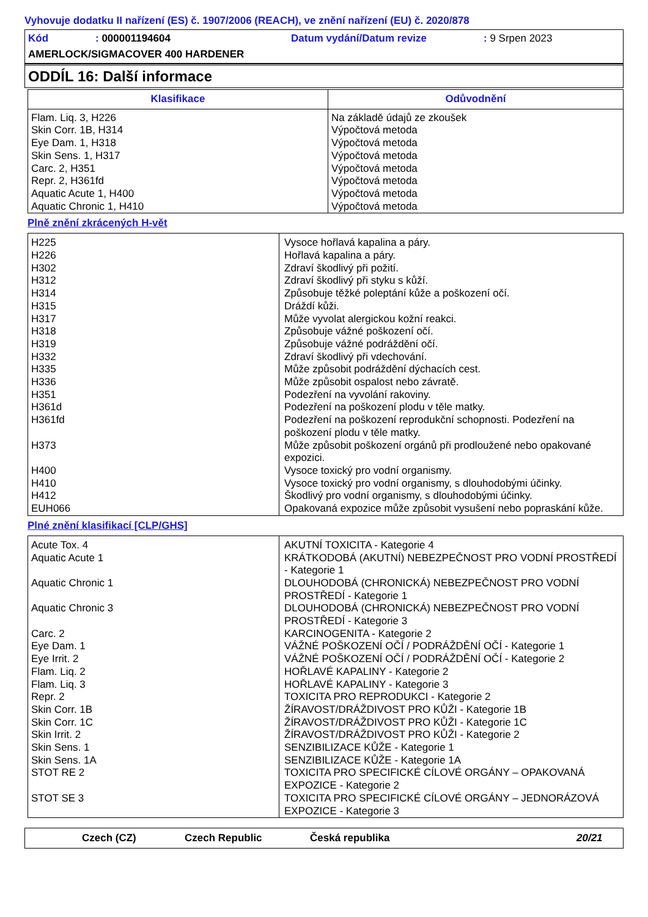Vyhovuje dodatku II nařízení (ES) č. 1907/2006 (REACH), ve znění nařízení (EU) č. 2020/878
Kód: 000001194604 Datum vydání/Datum revize: 9 Srpen 2023
AMERLOCK/SIGMACOVER 400 HARDENER
ODDÍL 16: Další informace
| Klasifikace | Odůvodnění |
| --- | --- |
| Flam. Liq. 3, H226 Skin Corr. 1B, H314 Eye Dam. 1, H318 Skin Sens. 1, H317 Carc. 2, H351 Repr. 2, H361fd Aquatic Acute 1, H400 Aquatic Chronic 1, H410 | Na základě údajů ze zkoušek Výpočtová metoda Výpočtová metoda Výpočtová metoda Výpočtová metoda Výpočtová metoda Výpočtová metoda Výpočtová metoda |
Plně znění zkrácených H-vět
| H225 | Vysoce hořlavá kapalina a páry. |
| H226 | Hořlavá kapalina a páry. |
| H302 | Zdraví škodlivý při požití. |
| H312 | Zdraví škodlivý při styku s kůží. |
| H314 | Způsobuje těžké poleptání kůže a poškození očí. |
| H315 | Dráždí kůži. |
| H317 | Může vyvolat alergickou kožní reakci. |
| H318 | Způsobuje vážné poškození očí. |
| H319 | Způsobuje vážné podráždění očí. |
| H332 | Zdraví škodlivý při vdechování. |
| H335 | Může způsobit podráždění dýchacích cest. |
| H336 | Může způsobit ospalost nebo závratě. |
| H351 | Podezření na vyvolání rakoviny. |
| H361d | Podezření na poškození plodu v těle matky. |
| H361fd | Podezření na poškození reprodukční schopnosti. Podezření na poškození plodu v těle matky. |
| H373 | Může způsobit poškození orgánů při prodloužené nebo opakované expozici. |
| H400 | Vysoce toxický pro vodní organismy. |
| H410 | Vysoce toxický pro vodní organismy, s dlouhodobými účinky. |
| H412 | Škodlivý pro vodní organismy, s dlouhodobými účinky. |
| EUH066 | Opakovaná expozice může způsobit vysušení nebo popraskání kůže. |
Plné znění klasifikací [CLP/GHS]
| Acute Tox. 4 | AKUTNÍ TOXICITA - Kategorie 4 |
| Aquatic Acute 1 | KRÁTKODOBÁ (AKUTNÍ) NEBEZPEČNOST PRO VODNÍ PROSTŘEDÍ - Kategorie 1 |
| Aquatic Chronic 1 | DLOUHODOBÁ (CHRONICKÁ) NEBEZPEČNOST PRO VODNÍ PROSTŘEDÍ - Kategorie 1 |
| Aquatic Chronic 3 | DLOUHODOBÁ (CHRONICKÁ) NEBEZPEČNOST PRO VODNÍ PROSTŘEDÍ - Kategorie 3 |
| Carc. 2 | KARCINOGENITA - Kategorie 2 |
| Eye Dam. 1 | VÁŽNÉ POŠKOZENÍ OČÍ / PODRÁŽDĚNÍ OČÍ - Kategorie 1 |
| Eye Irrit. 2 | VÁŽNÉ POŠKOZENÍ OČÍ / PODRÁŽDĚNÍ OČÍ - Kategorie 2 |
| Flam. Liq. 2 | HOŘLAVÉ KAPALINY - Kategorie 2 |
| Flam. Liq. 3 | HOŘLAVÉ KAPALINY - Kategorie 3 |
| Repr. 2 | TOXICITA PRO REPRODUKCI - Kategorie 2 |
| Skin Corr. 1B | ŽÍRAVOST/DRÁŽDIVOST PRO KŮŽI - Kategorie 1B |
| Skin Corr. 1C | ŽÍRAVOST/DRÁŽDIVOST PRO KŮŽI - Kategorie 1C |
| Skin Irrit. 2 | ŽÍRAVOST/DRÁŽDIVOST PRO KŮŽI - Kategorie 2 |
| Skin Sens. 1 | SENZIBILIZACE KŮŽE - Kategorie 1 |
| Skin Sens. 1A | SENZIBILIZACE KŮŽE - Kategorie 1A |
| STOT RE 2 | TOXICITA PRO SPECIFICKÉ CÍLOVÉ ORGÁNY – OPAKOVANÁ EXPOZICE - Kategorie 2 |
| STOT SE 3 | TOXICITA PRO SPECIFICKÉ CÍLOVÉ ORGÁNY – JEDNORÁZOVÁ EXPOZICE - Kategorie 3 |
Czech (CZ) Czech Republic Česká republika 20/21